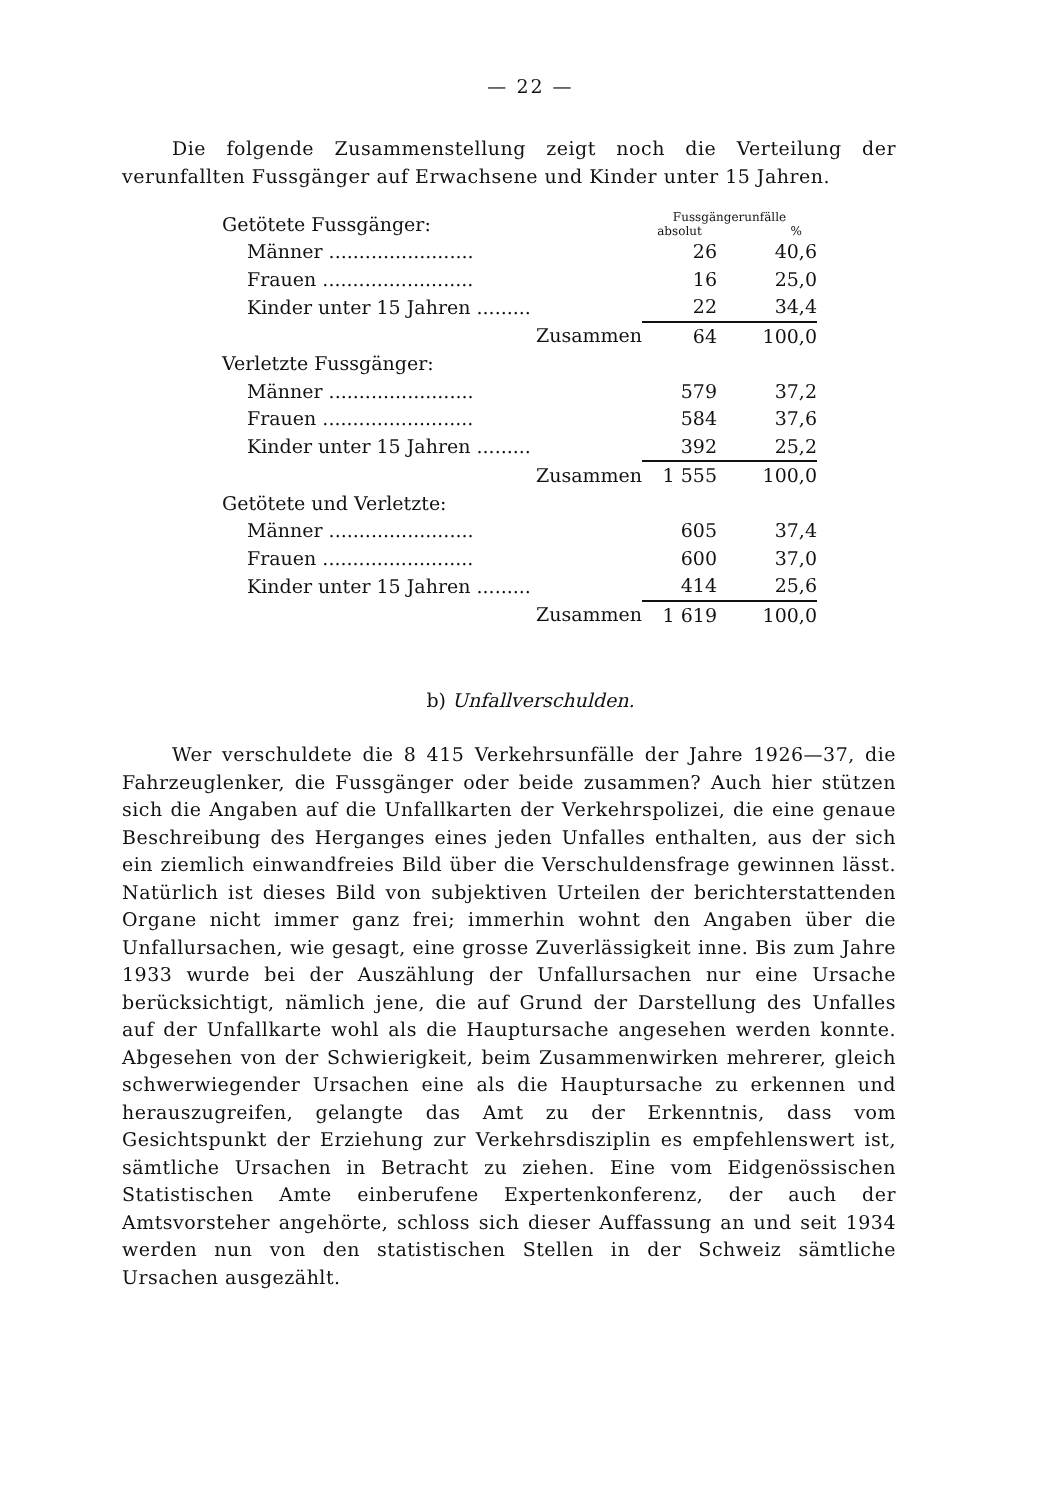— 22 —
Die folgende Zusammenstellung zeigt noch die Verteilung der verunfallten Fussgänger auf Erwachsene und Kinder unter 15 Jahren.
| Getötete Fussgänger: | Fussgängerunfälle | |
| | absolut | % |
| Männer ........................ | 26 | 40,6 |
| Frauen ......................... | 16 | 25,0 |
| Kinder unter 15 Jahren ......... | 22 | 34,4 |
| Zusammen | 64 | 100,0 |
| Verletzte Fussgänger: | | |
| Männer ........................ | 579 | 37,2 |
| Frauen ......................... | 584 | 37,6 |
| Kinder unter 15 Jahren ......... | 392 | 25,2 |
| Zusammen | 1 555 | 100,0 |
| Getötete und Verletzte: | | |
| Männer ........................ | 605 | 37,4 |
| Frauen ......................... | 600 | 37,0 |
| Kinder unter 15 Jahren ......... | 414 | 25,6 |
| Zusammen | 1 619 | 100,0 |
b) Unfallverschulden.
Wer verschuldete die 8 415 Verkehrsunfälle der Jahre 1926—37, die Fahrzeuglenker, die Fussgänger oder beide zusammen? Auch hier stützen sich die Angaben auf die Unfallkarten der Verkehrspolizei, die eine genaue Beschreibung des Herganges eines jeden Unfalles enthalten, aus der sich ein ziemlich einwandfreies Bild über die Verschuldensfrage gewinnen lässt. Natürlich ist dieses Bild von subjektiven Urteilen der berichterstattenden Organe nicht immer ganz frei; immerhin wohnt den Angaben über die Unfallursachen, wie gesagt, eine grosse Zuverlässigkeit inne. Bis zum Jahre 1933 wurde bei der Auszählung der Unfallursachen nur eine Ursache berücksichtigt, nämlich jene, die auf Grund der Darstellung des Unfalles auf der Unfallkarte wohl als die Hauptursache angesehen werden konnte. Abgesehen von der Schwierigkeit, beim Zusammenwirken mehrerer, gleich schwerwiegender Ursachen eine als die Hauptursache zu erkennen und herauszugreifen, gelangte das Amt zu der Erkenntnis, dass vom Gesichtspunkt der Erziehung zur Verkehrsdisziplin es empfehlenswert ist, sämtliche Ursachen in Betracht zu ziehen. Eine vom Eidgenössischen Statistischen Amte einberufene Expertenkonferenz, der auch der Amtsvorsteher angehörte, schloss sich dieser Auffassung an und seit 1934 werden nun von den statistischen Stellen in der Schweiz sämtliche Ursachen ausgezählt.